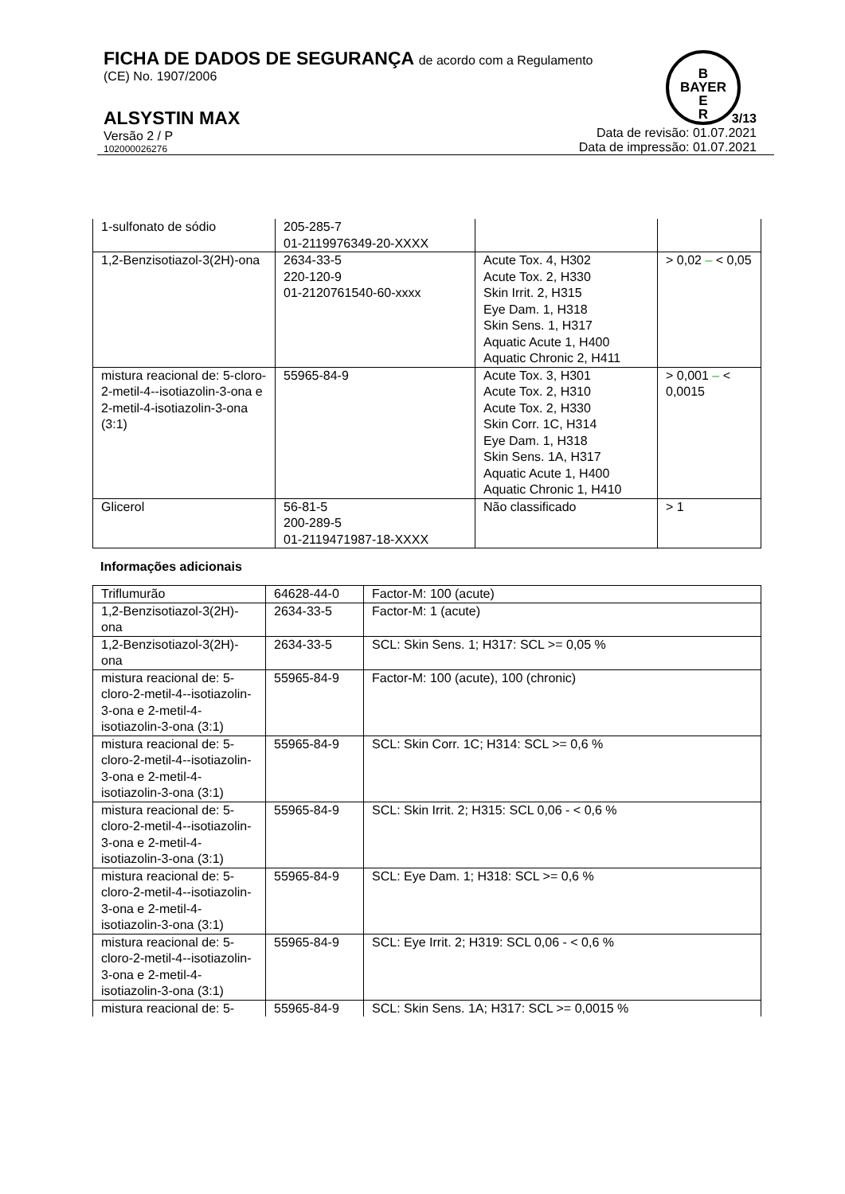FICHA DE DADOS DE SEGURANÇA de acordo com a Regulamento
(CE) No. 1907/2006
ALSYSTIN MAX
Versão 2 / P
102000026276
3/13
Data de revisão: 01.07.2021
Data de impressão: 01.07.2021
B
BAYER
E
R
| 1-sulfonato de sódio | 205-285-7 01-2119976349-20-XXXX | | |
| 1,2-Benzisotiazol-3(2H)-ona | 2634-33-5 220-120-9 01-2120761540-60-xxxx | Acute Tox. 4, H302 Acute Tox. 2, H330 Skin Irrit. 2, H315 Eye Dam. 1, H318 Skin Sens. 1, H317 Aquatic Acute 1, H400 Aquatic Chronic 2, H411 | > 0,02 – < 0,05 |
| mistura reacional de: 5-cloro-2-metil-4--isotiazolin-3-ona e 2-metil-4-isotiazolin-3-ona (3:1) | 55965-84-9 | Acute Tox. 3, H301 Acute Tox. 2, H310 Acute Tox. 2, H330 Skin Corr. 1C, H314 Eye Dam. 1, H318 Skin Sens. 1A, H317 Aquatic Acute 1, H400 Aquatic Chronic 1, H410 | > 0,001 – < 0,0015 |
| Glicerol | 56-81-5 200-289-5 01-2119471987-18-XXXX | Não classificado | > 1 |
Informações adicionais
| Triflumurão | 64628-44-0 | Factor-M: 100 (acute) |
| 1,2-Benzisotiazol-3(2H)-ona | 2634-33-5 | Factor-M: 1 (acute) |
| 1,2-Benzisotiazol-3(2H)-ona | 2634-33-5 | SCL: Skin Sens. 1; H317: SCL >= 0,05 % |
| mistura reacional de: 5-cloro-2-metil-4--isotiazolin-3-ona e 2-metil-4-isotiazolin-3-ona (3:1) | 55965-84-9 | Factor-M: 100 (acute), 100 (chronic) |
| mistura reacional de: 5-cloro-2-metil-4--isotiazolin-3-ona e 2-metil-4-isotiazolin-3-ona (3:1) | 55965-84-9 | SCL: Skin Corr. 1C; H314: SCL >= 0,6 % |
| mistura reacional de: 5-cloro-2-metil-4--isotiazolin-3-ona e 2-metil-4-isotiazolin-3-ona (3:1) | 55965-84-9 | SCL: Skin Irrit. 2; H315: SCL 0,06 - < 0,6 % |
| mistura reacional de: 5-cloro-2-metil-4--isotiazolin-3-ona e 2-metil-4-isotiazolin-3-ona (3:1) | 55965-84-9 | SCL: Eye Dam. 1; H318: SCL >= 0,6 % |
| mistura reacional de: 5-cloro-2-metil-4--isotiazolin-3-ona e 2-metil-4-isotiazolin-3-ona (3:1) | 55965-84-9 | SCL: Eye Irrit. 2; H319: SCL 0,06 - < 0,6 % |
| mistura reacional de: 5- | 55965-84-9 | SCL: Skin Sens. 1A; H317: SCL >= 0,0015 % |